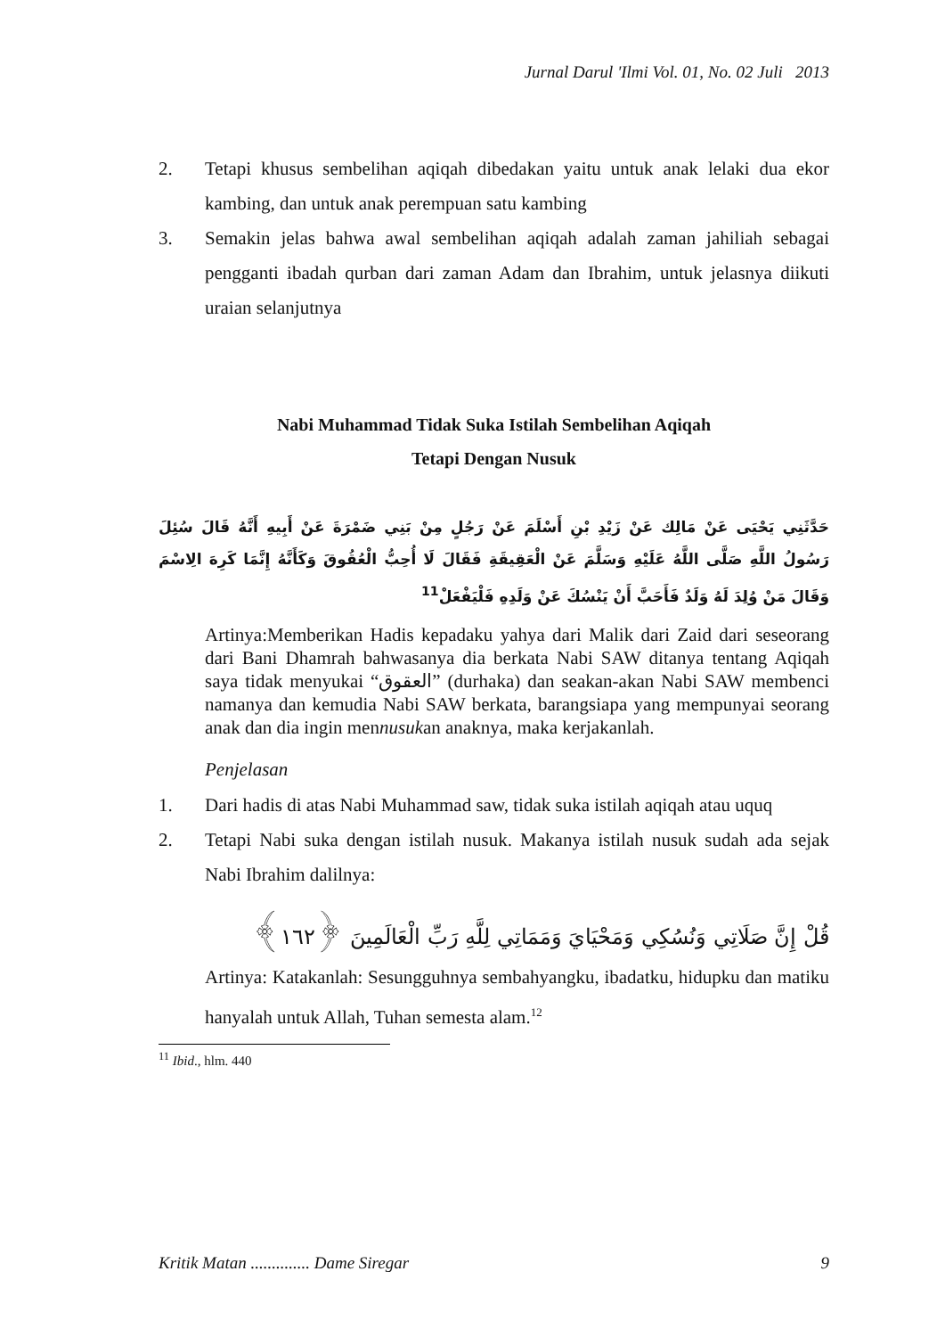Jurnal Darul 'Ilmi Vol. 01, No. 02 Juli 2013
2. Tetapi khusus sembelihan aqiqah dibedakan yaitu untuk anak lelaki dua ekor kambing, dan untuk anak perempuan satu kambing
3. Semakin jelas bahwa awal sembelihan aqiqah adalah zaman jahiliah sebagai pengganti ibadah qurban dari zaman Adam dan Ibrahim, untuk jelasnya diikuti uraian selanjutnya
Nabi Muhammad Tidak Suka Istilah Sembelihan Aqiqah
Tetapi Dengan Nusuk
حَدَّثَنِي يَحْيَى عَنْ مَالِك عَنْ زَيْدِ بْنِ أَسْلَمَ عَنْ رَجُلٍ مِنْ بَنِي ضَمْرَةَ عَنْ أَبِيهِ أَنَّهُ قَالَ سُئِلَ رَسُولُ اللَّهِ صَلَّى اللَّهُ عَلَيْهِ وَسَلَّمَ عَنْ الْعَقِيقَةِ فَقَالَ لَا أُحِبُّ الْعُقُوقَ وَكَأَنَّهُ إِنَّمَا كَرِهَ الِاسْمَ وَقَالَ مَنْ وُلِدَ لَهُ وَلَدٌ فَأَحَبَّ أَنْ يَنْسُكَ عَنْ وَلَدِهِ فَلْيَفْعَلْ<sup>11</sup>
Artinya:Memberikan Hadis kepadaku yahya dari Malik dari Zaid dari seseorang dari Bani Dhamrah bahwasanya dia berkata Nabi SAW ditanya tentang Aqiqah saya tidak menyukai “العقوق” (durhaka) dan seakan-akan Nabi SAW membenci namanya dan kemudia Nabi SAW berkata, barangsiapa yang mempunyai seorang anak dan dia ingin mennusukan anaknya, maka kerjakanlah.
Penjelasan
1. Dari hadis di atas Nabi Muhammad saw, tidak suka istilah aqiqah atau uquq
2. Tetapi Nabi suka dengan istilah nusuk. Makanya istilah nusuk sudah ada sejak Nabi Ibrahim dalilnya:
قُلْ إِنَّ صَلَاتِي وَنُسُكِي وَمَحْيَايَ وَمَمَاتِي لِلَّهِ رَبِّ الْعَالَمِينَ ﴿١٦٢﴾
Artinya: Katakanlah: Sesungguhnya sembahyangku, ibadatku, hidupku dan matiku hanyalah untuk Allah, Tuhan semesta alam.<sup>12</sup>
<sup>11</sup> Ibid., hlm. 440
Kritik Matan .............. Dame Siregar 9